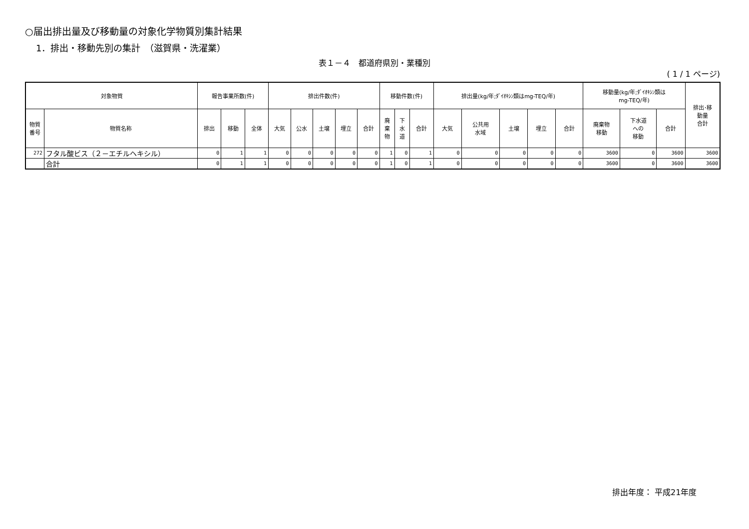○届出排出量及び移動量の対象化学物質別集計結果
1．排出・移動先別の集計　（滋賀県・洗濯業）
表１－４　都道府県別・業種別
( 1 / 1 ページ)
| 対象物質 | | 報告事業所数(件) | | | 排出件数(件) | | | | | 移動件数(件) | | | 排出量(kg/年;ﾀﾞｲｵｷｼﾝ類はmg-TEQ/年) | | | | | 移動量(kg/年;ﾀﾞｲｵｷｼﾝ類は mg-TEQ/年) | | | 排出･移 動量 合計 |
| --- | --- | --- | --- | --- | --- | --- | --- | --- | --- | --- | --- | --- | --- | --- | --- | --- | --- | --- | --- | --- | --- |
| 物質 番号 | 物質名称 | 排出 | 移動 | 全体 | 大気 | 公水 | 土壌 | 埋立 | 合計 | 廃 棄 物 | 下 水 道 | 合計 | 大気 | 公共用 水域 | 土壌 | 埋立 | 合計 | 廃棄物 移動 | 下水道 への 移動 | 合計 | |
| 272 | フタル酸ビス（２－エチルヘキシル） | 0 | 1 | 1 | 0 | 0 | 0 | 0 | 0 | 1 | 0 | 1 | 0 | 0 | 0 | 0 | 0 | 3600 | 0 | 3600 | 3600 |
| | 合計 | 0 | 1 | 1 | 0 | 0 | 0 | 0 | 0 | 1 | 0 | 1 | 0 | 0 | 0 | 0 | 0 | 3600 | 0 | 3600 | 3600 |
排出年度： 平成21年度